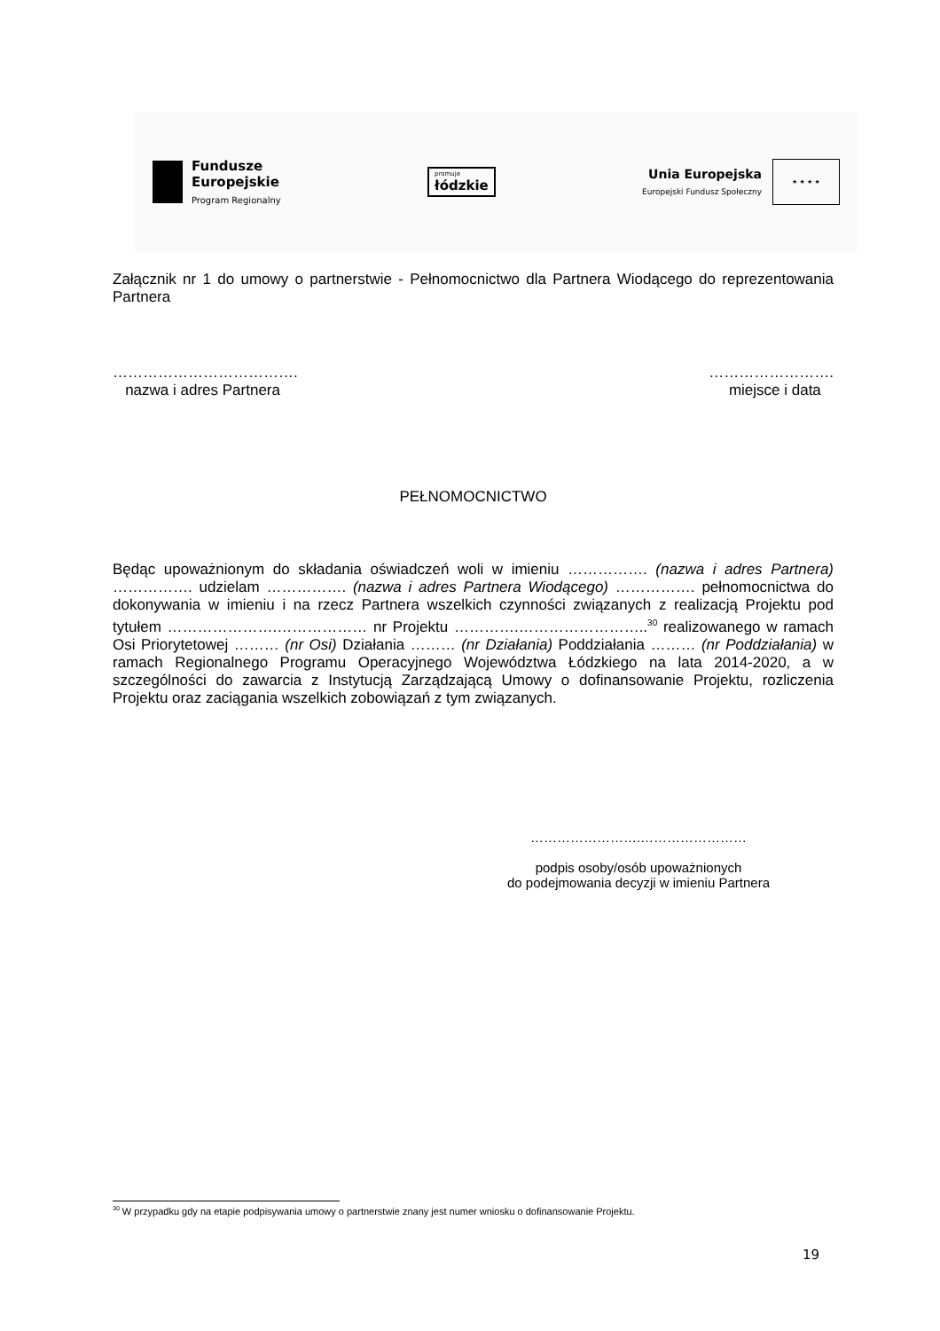Fundusze
Europejskie
Program Regionalny
promuje
łódzkie
Unia Europejska
Europejski Fundusz Społeczny
★ ★ ★ ★
Załącznik nr 1 do umowy o partnerstwie - Pełnomocnictwo dla Partnera Wiodącego do reprezentowania Partnera
……………………………….
nazwa i adres Partnera
…………………….
miejsce i data
PEŁNOMOCNICTWO
Będąc upoważnionym do składania oświadczeń woli w imieniu ……………. (nazwa i adres Partnera) ……………. udzielam ……………. (nazwa i adres Partnera Wiodącego) ……………. pełnomocnictwa do dokonywania w imieniu i na rzecz Partnera wszelkich czynności związanych z realizacją Projektu pod tytułem ………………….……………… nr Projektu ………….……………………..<sup>30</sup> realizowanego w ramach Osi Priorytetowej ……… (nr Osi) Działania ……… (nr Działania) Poddziałania ……… (nr Poddziałania) w ramach Regionalnego Programu Operacyjnego Województwa Łódzkiego na lata 2014-2020, a w szczególności do zawarcia z Instytucją Zarządzającą Umowy o dofinansowanie Projektu, rozliczenia Projektu oraz zaciągania wszelkich zobowiązań z tym związanych.
…………………….……………………
podpis osoby/osób upoważnionych
do podejmowania decyzji w imieniu Partnera
<sup>30</sup> W przypadku gdy na etapie podpisywania umowy o partnerstwie znany jest numer wniosku o dofinansowanie Projektu.
19